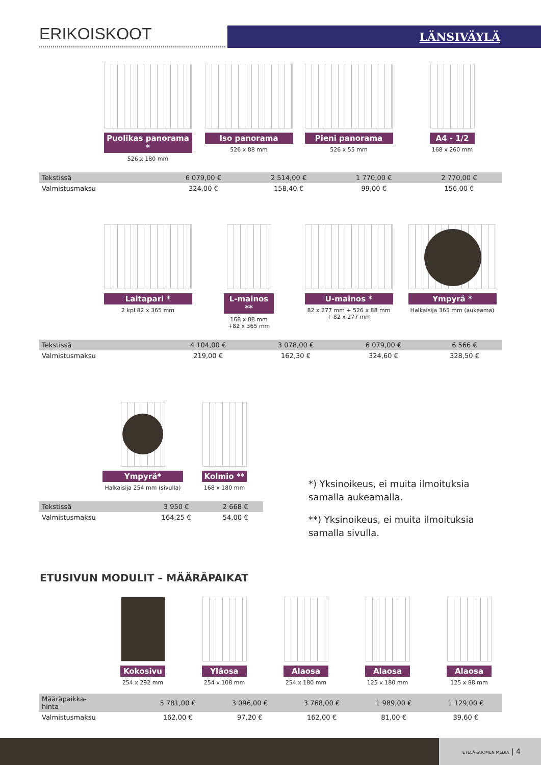ERIKOISKOOT LÄNSIVÄYLÄ
Puolikas panorama *
526 x 180 mm
Iso panorama
526 x 88 mm
Pieni panorama
526 x 55 mm
A4 - 1/2
168 x 260 mm
| Tekstissä | 6 079,00 € | 2 514,00 € | 1 770,00 € | 2 770,00 € |
| Valmistusmaksu | 324,00 € | 158,40 € | 99,00 € | 156,00 € |
Laitapari *
2 kpl 82 x 365 mm
L-mainos **
168 x 88 mm
+82 x 365 mm
U-mainos *
82 x 277 mm + 526 x 88 mm
+ 82 x 277 mm
Ympyrä *
Halkaisija 365 mm (aukeama)
| Tekstissä | 4 104,00 € | 3 078,00 € | 6 079,00 € | 6 566 € |
| Valmistusmaksu | 219,00 € | 162,30 € | 324,60 € | 328,50 € |
Ympyrä*
Halkaisija 254 mm (sivulla)
Kolmio **
168 x 180 mm
| Tekstissä | 3 950 € | 2 668 € |
| Valmistusmaksu | 164,25 € | 54,00 € |
*) Yksinoikeus, ei muita ilmoituksia
samalla aukeamalla.
**) Yksinoikeus, ei muita ilmoituksia
samalla sivulla.
ETUSIVUN MODULIT – MÄÄRÄPAIKAT
Kokosivu
254 x 292 mm
Yläosa
254 x 108 mm
Alaosa
254 x 180 mm
Alaosa
125 x 180 mm
Alaosa
125 x 88 mm
| Määräpaikka- hinta | 5 781,00 € | 3 096,00 € | 3 768,00 € | 1 989,00 € | 1 129,00 € |
| Valmistusmaksu | 162,00 € | 97,20 € | 162,00 € | 81,00 € | 39,60 € |
ETELÄ-SUOMEN MEDIA | 4